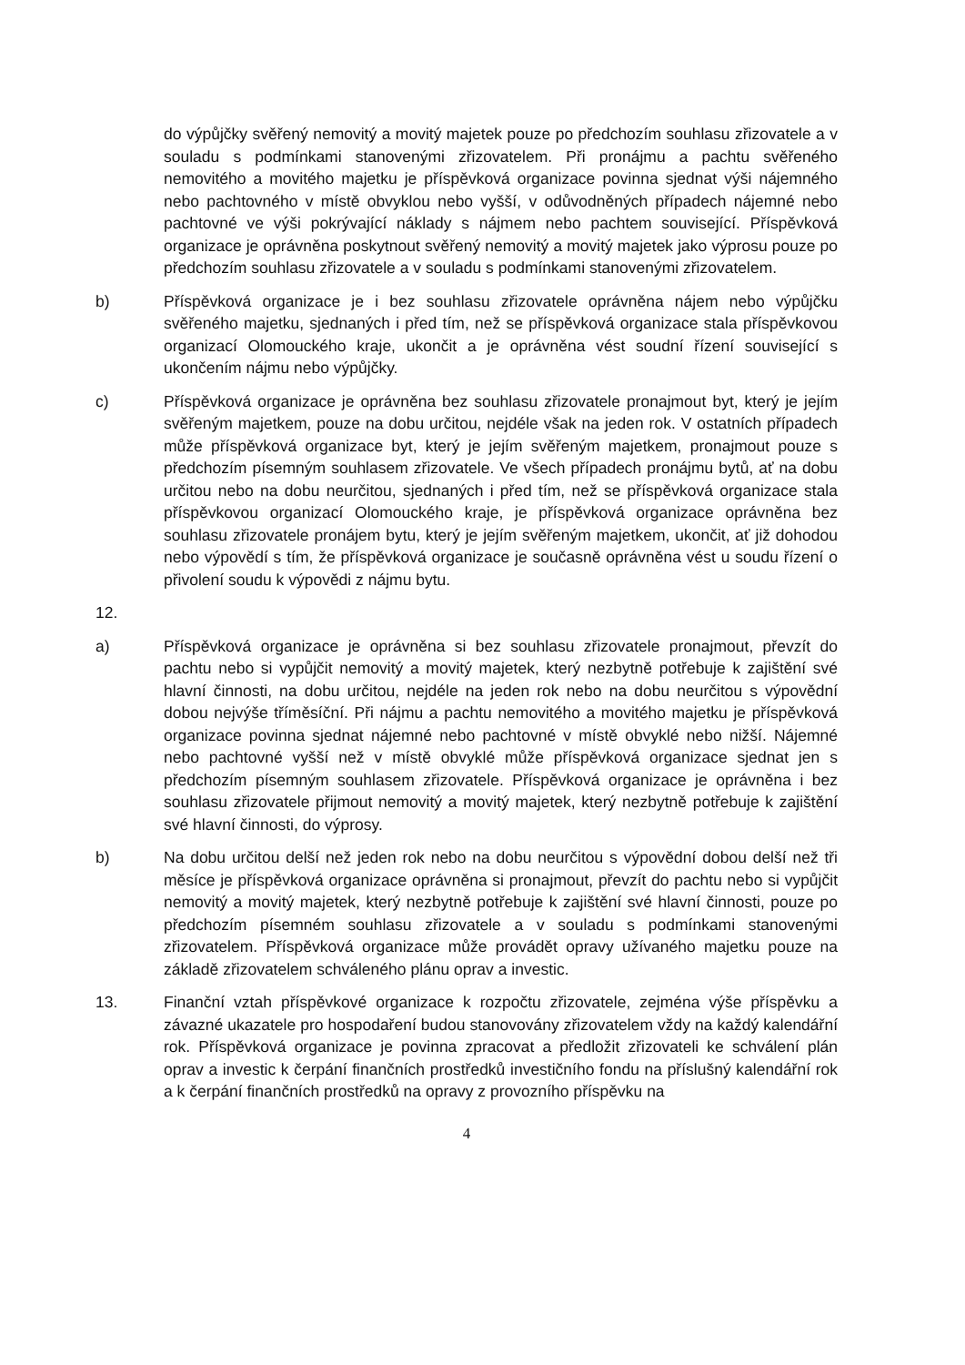do výpůjčky svěřený nemovitý a movitý majetek pouze po předchozím souhlasu zřizovatele a v souladu s podmínkami stanovenými zřizovatelem. Při pronájmu a pachtu svěřeného nemovitého a movitého majetku je příspěvková organizace povinna sjednat výši nájemného nebo pachtovného v místě obvyklou nebo vyšší, v odůvodněných případech nájemné nebo pachtovné ve výši pokrývající náklady s nájmem nebo pachtem související. Příspěvková organizace je oprávněna poskytnout svěřený nemovitý a movitý majetek jako výprosu pouze po předchozím souhlasu zřizovatele a v souladu s podmínkami stanovenými zřizovatelem.
b) Příspěvková organizace je i bez souhlasu zřizovatele oprávněna nájem nebo výpůjčku svěřeného majetku, sjednaných i před tím, než se příspěvková organizace stala příspěvkovou organizací Olomouckého kraje, ukončit a je oprávněna vést soudní řízení související s ukončením nájmu nebo výpůjčky.
c) Příspěvková organizace je oprávněna bez souhlasu zřizovatele pronajmout byt, který je jejím svěřeným majetkem, pouze na dobu určitou, nejdéle však na jeden rok. V ostatních případech může příspěvková organizace byt, který je jejím svěřeným majetkem, pronajmout pouze s předchozím písemným souhlasem zřizovatele. Ve všech případech pronájmu bytů, ať na dobu určitou nebo na dobu neurčitou, sjednaných i před tím, než se příspěvková organizace stala příspěvkovou organizací Olomouckého kraje, je příspěvková organizace oprávněna bez souhlasu zřizovatele pronájem bytu, který je jejím svěřeným majetkem, ukončit, ať již dohodou nebo výpovědí s tím, že příspěvková organizace je současně oprávněna vést u soudu řízení o přivolení soudu k výpovědi z nájmu bytu.
12.
a) Příspěvková organizace je oprávněna si bez souhlasu zřizovatele pronajmout, převzít do pachtu nebo si vypůjčit nemovitý a movitý majetek, který nezbytně potřebuje k zajištění své hlavní činnosti, na dobu určitou, nejdéle na jeden rok nebo na dobu neurčitou s výpovědní dobou nejvýše tříměsíční. Při nájmu a pachtu nemovitého a movitého majetku je příspěvková organizace povinna sjednat nájemné nebo pachtovné v místě obvyklé nebo nižší. Nájemné nebo pachtovné vyšší než v místě obvyklé může příspěvková organizace sjednat jen s předchozím písemným souhlasem zřizovatele. Příspěvková organizace je oprávněna i bez souhlasu zřizovatele přijmout nemovitý a movitý majetek, který nezbytně potřebuje k zajištění své hlavní činnosti, do výprosy.
b) Na dobu určitou delší než jeden rok nebo na dobu neurčitou s výpovědní dobou delší než tři měsíce je příspěvková organizace oprávněna si pronajmout, převzít do pachtu nebo si vypůjčit nemovitý a movitý majetek, který nezbytně potřebuje k zajištění své hlavní činnosti, pouze po předchozím písemném souhlasu zřizovatele a v souladu s podmínkami stanovenými zřizovatelem. Příspěvková organizace může provádět opravy užívaného majetku pouze na základě zřizovatelem schváleného plánu oprav a investic.
13. Finanční vztah příspěvkové organizace k rozpočtu zřizovatele, zejména výše příspěvku a závazné ukazatele pro hospodaření budou stanovovány zřizovatelem vždy na každý kalendářní rok. Příspěvková organizace je povinna zpracovat a předložit zřizovateli ke schválení plán oprav a investic k čerpání finančních prostředků investičního fondu na příslušný kalendářní rok a k čerpání finančních prostředků na opravy z provozního příspěvku na
4